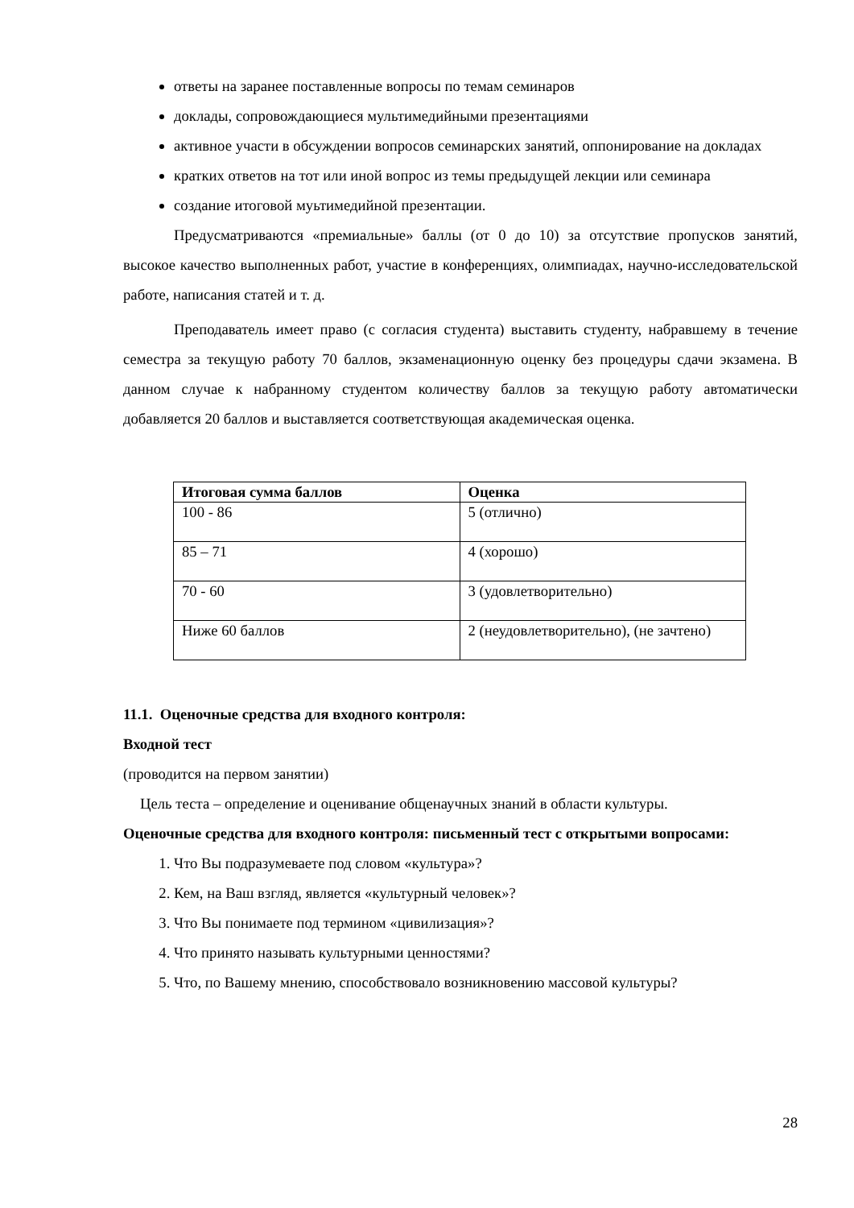ответы на заранее поставленные вопросы по темам семинаров
доклады, сопровождающиеся мультимедийными презентациями
активное участи в обсуждении вопросов семинарских занятий, оппонирование на докладах
кратких ответов на тот или иной вопрос из темы предыдущей лекции или семинара
создание итоговой муьтимедийной презентации.
Предусматриваются «премиальные» баллы (от 0 до 10) за отсутствие пропусков занятий, высокое качество выполненных работ, участие в конференциях, олимпиадах, научно-исследовательской работе, написания статей и т. д.
Преподаватель имеет право (с согласия студента) выставить студенту, набравшему в течение семестра за текущую работу 70 баллов, экзаменационную оценку без процедуры сдачи экзамена. В данном случае к набранному студентом количеству баллов за текущую работу автоматически добавляется 20 баллов и выставляется соответствующая академическая оценка.
| Итоговая сумма баллов | Оценка |
| --- | --- |
| 100 - 86 | 5 (отлично) |
| 85 – 71 | 4 (хорошо) |
| 70 - 60 | 3 (удовлетворительно) |
| Ниже 60 баллов | 2 (неудовлетворительно), (не зачтено) |
11.1. Оценочные средства для входного контроля:
Входной тест
(проводится на первом занятии)
Цель теста – определение и оценивание общенаучных знаний в области культуры.
Оценочные средства для входного контроля: письменный тест с открытыми вопросами:
1. Что Вы подразумеваете под словом «культура»?
2. Кем, на Ваш взгляд, является «культурный человек»?
3. Что Вы понимаете под термином «цивилизация»?
4. Что принято называть культурными ценностями?
5. Что, по Вашему мнению, способствовало возникновению массовой культуры?
28